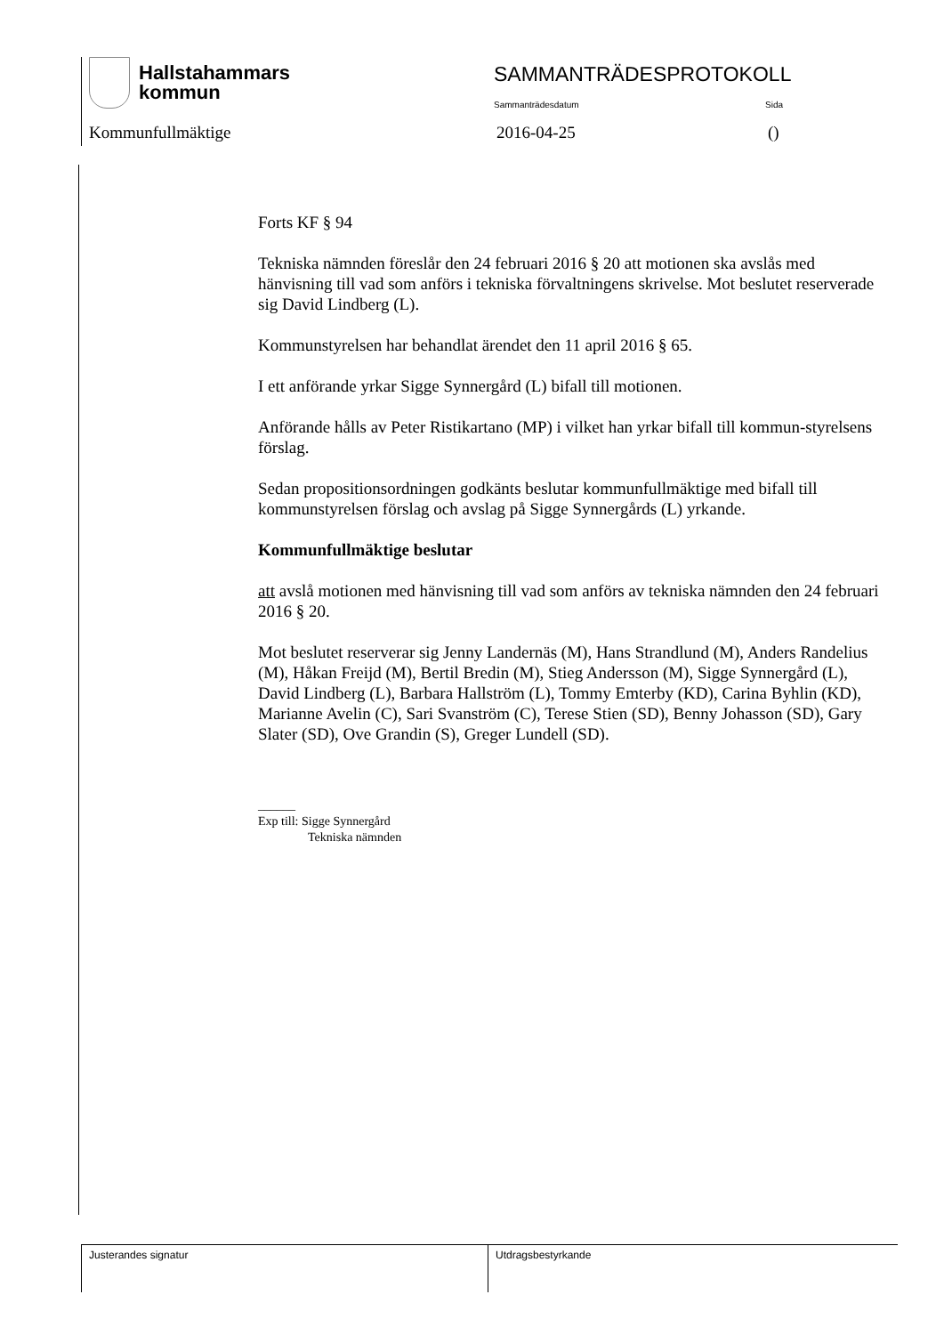Hallstahammars
kommun
SAMMANTRÄDESPROTOKOLL
Sammanträdesdatum Sida
Kommunfullmäktige 2016-04-25 ()
Forts KF § 94
Tekniska nämnden föreslår den 24 februari 2016 § 20 att motionen ska avslås med hänvisning till vad som anförs i tekniska förvaltningens skrivelse. Mot beslutet reserverade sig David Lindberg (L).
Kommunstyrelsen har behandlat ärendet den 11 april 2016 § 65.
I ett anförande yrkar Sigge Synnergård (L) bifall till motionen.
Anförande hålls av Peter Ristikartano (MP) i vilket han yrkar bifall till kommun-styrelsens förslag.
Sedan propositionsordningen godkänts beslutar kommunfullmäktige med bifall till kommunstyrelsen förslag och avslag på Sigge Synnergårds (L) yrkande.
Kommunfullmäktige beslutar
att avslå motionen med hänvisning till vad som anförs av tekniska nämnden den 24 februari 2016 § 20.
Mot beslutet reserverar sig Jenny Landernäs (M), Hans Strandlund (M), Anders Randelius (M), Håkan Freijd (M), Bertil Bredin (M), Stieg Andersson (M), Sigge Synnergård (L), David Lindberg (L), Barbara Hallström (L), Tommy Emterby (KD), Carina Byhlin (KD), Marianne Avelin (C), Sari Svanström (C), Terese Stien (SD), Benny Johasson (SD), Gary Slater (SD), Ove Grandin (S), Greger Lundell (SD).
______
Exp till: Sigge Synnergård
Tekniska nämnden
Justerandes signatur Utdragsbestyrkande